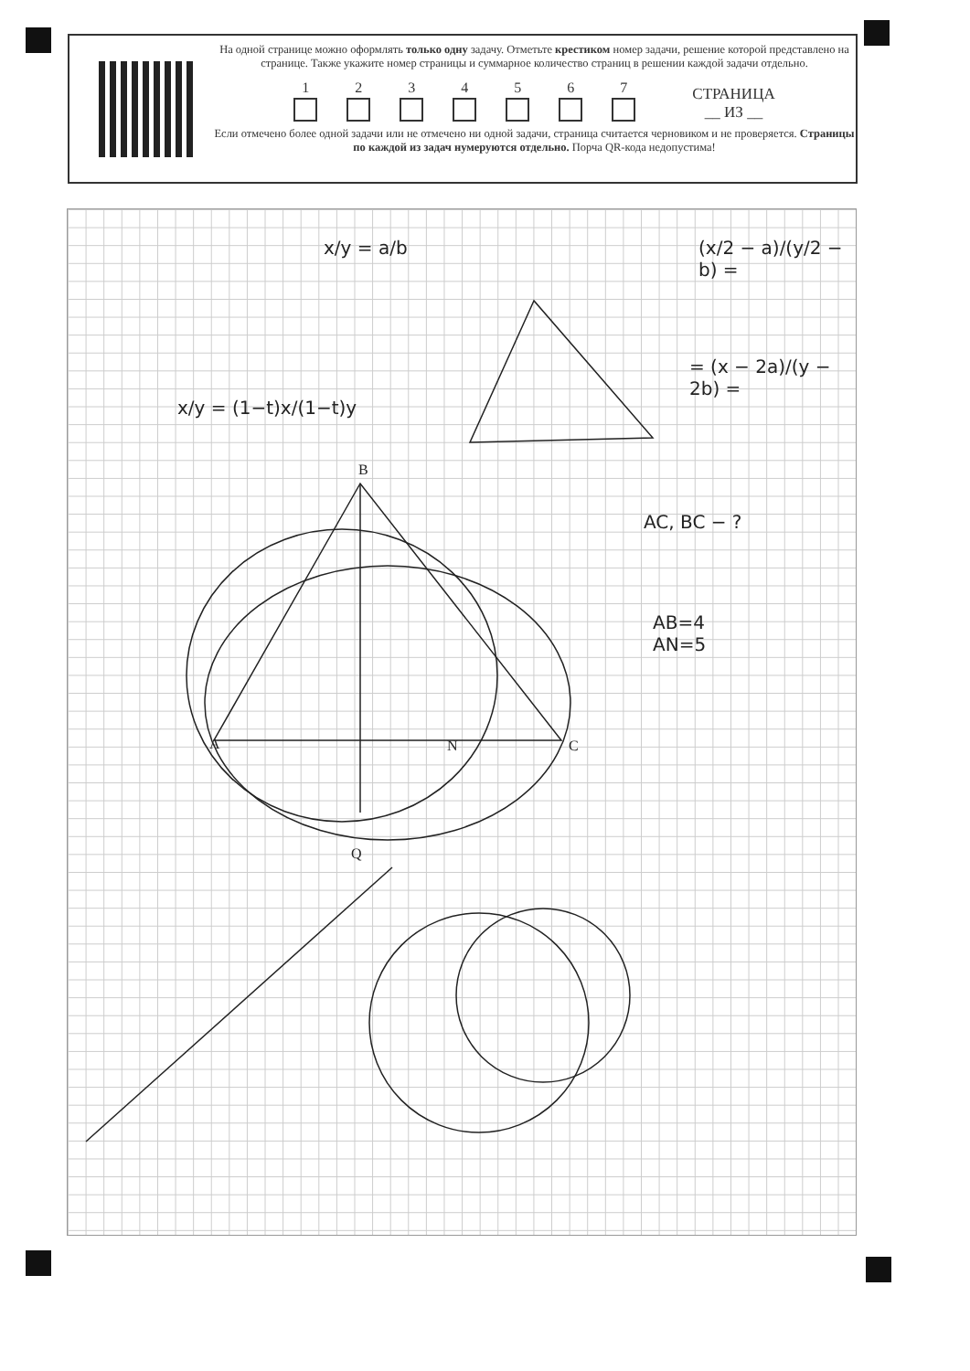На одной странице можно оформлять только одну задачу. Отметьте крестиком номер задачи, решение которой представлено на странице. Также укажите номер страницы и суммарное количество страниц в решении каждой задачи отдельно.
1
2
3
4
5
6
7
СТРАНИЦА
__ ИЗ __
Если отмечено более одной задачи или не отмечено ни одной задачи, страница считается черновиком и не проверяется. Страницы по каждой из задач нумеруются отдельно. Порча QR-кода недопустима!
x/y = a/b (x/2 − a)/(y/2 − b) =
= (x − 2a)/(y − 2b) =
x/y = (1−t)x/(1−t)y
AC, BC − ?
AB=4
AN=5
A
B
C
N
Q